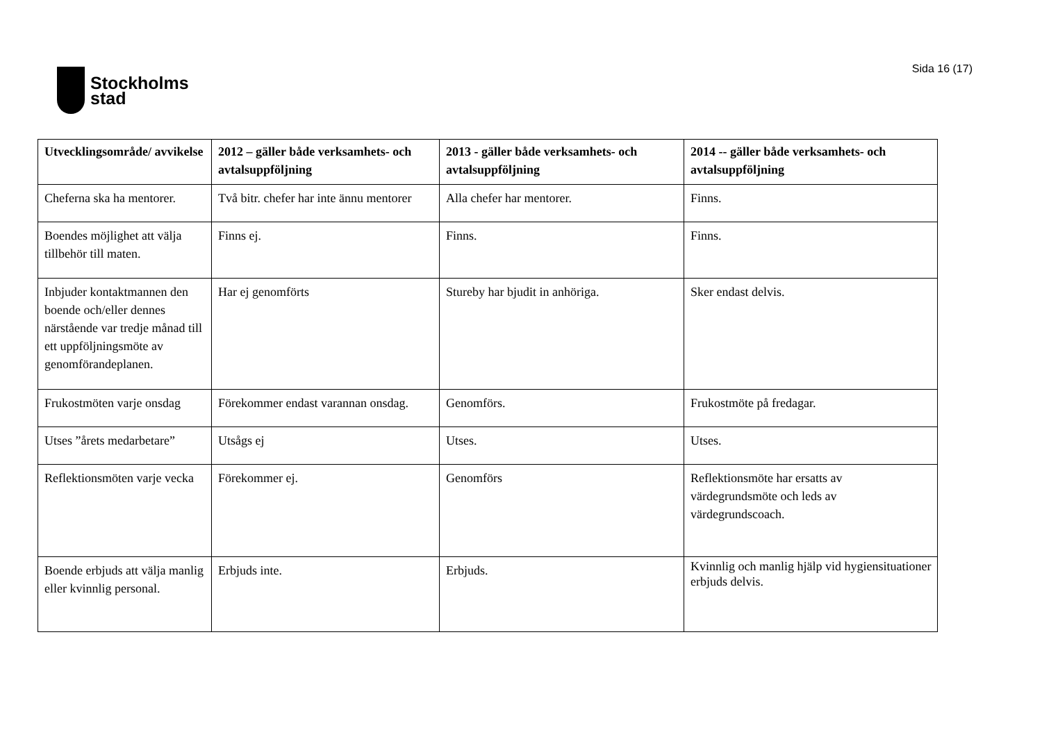Stockholms
stad
Sida 16 (17)
| Utvecklingsområde/ avvikelse | 2012 – gäller både verksamhets- och avtalsuppföljning | 2013 - gäller både verksamhets- och avtalsuppföljning | 2014 -- gäller både verksamhets- och avtalsuppföljning |
| --- | --- | --- | --- |
| Cheferna ska ha mentorer. | Två bitr. chefer har inte ännu mentorer | Alla chefer har mentorer. | Finns. |
| Boendes möjlighet att välja tillbehör till maten. | Finns ej. | Finns. | Finns. |
| Inbjuder kontaktmannen den boende och/eller dennes närstående var tredje månad till ett uppföljningsmöte av genomförandeplanen. | Har ej genomförts | Stureby har bjudit in anhöriga. | Sker endast delvis. |
| Frukostmöten varje onsdag | Förekommer endast varannan onsdag. | Genomförs. | Frukostmöte på fredagar. |
| Utses ”årets medarbetare” | Utsågs ej | Utses. | Utses. |
| Reflektionsmöten varje vecka | Förekommer ej. | Genomförs | Reflektionsmöte har ersatts av värdegrundsmöte och leds av värdegrundscoach. |
| Boende erbjuds att välja manlig eller kvinnlig personal. | Erbjuds inte. | Erbjuds. | Kvinnlig och manlig hjälp vid hygiensituationer erbjuds delvis. |